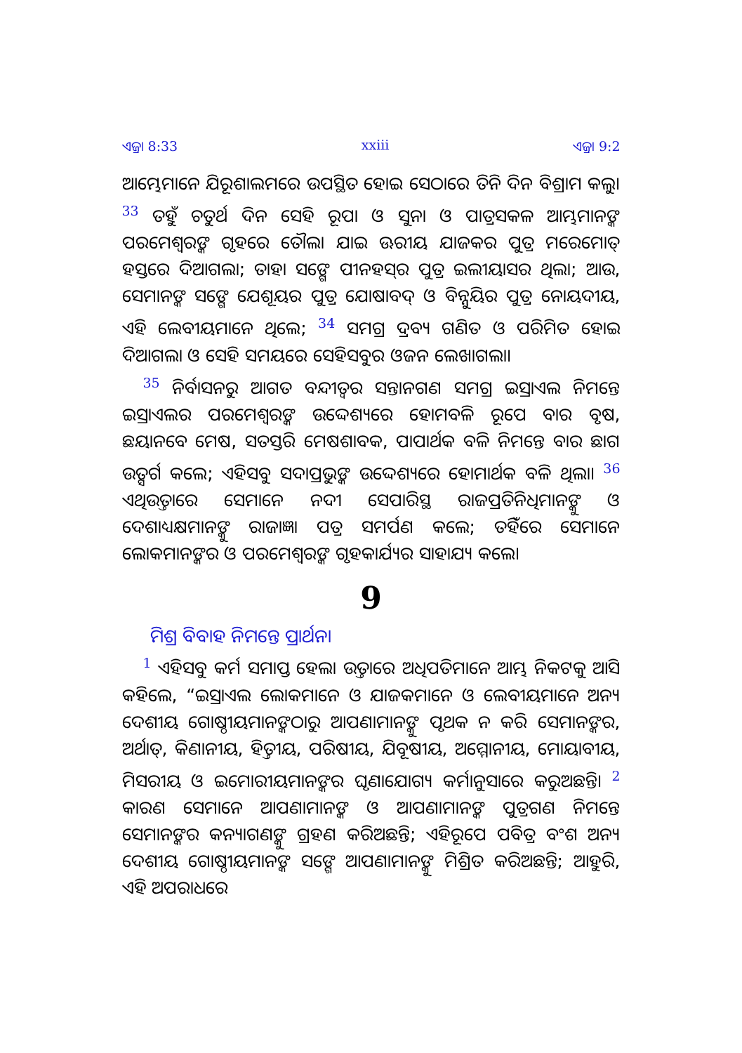ଏଜ୍ରା 8:33 xxiii ଏଜ୍ରା 9:2
ଆମ୍ଭେମାନେ ଯିରୂଶାଲମରେ ଉପସ୍ଥିତ ହୋଇ ସେଠାରେ ତିନି ଦିନ ବିଶ୍ରାମ କଲୁ। <sup>33</sup> ତହୁଁ ଚତୁର୍ଥ ଦିନ ସେହି ରୂପା ଓ ସୁନା ଓ ପାତ୍ରସକଳ ଆମ୍ଭମାନଙ୍କ ପରମେଶ୍ୱରଙ୍କ ଗୃହରେ ତୌଲା ଯାଇ ଊରୀୟ ଯାଜକର ପୁତ୍ର ମରେମୋତ୍ ହସ୍ତରେ ଦିଆଗଲା; ତାହା ସଙ୍ଗେ ପୀନହସ୍‍ର ପୁତ୍ର ଇଲୀୟାସର ଥିଲା; ଆଉ, ସେମାନଙ୍କ ସଙ୍ଗେ ଯେଶୂୟର ପୁତ୍ର ଯୋଷାବଦ୍ ଓ ବିନ୍ନୁୟିର ପୁତ୍ର ନୋୟଦୀୟ, ଏହି ଲେବୀୟମାନେ ଥିଲେ; <sup>34</sup> ସମଗ୍ର ଦ୍ରବ୍ୟ ଗଣିତ ଓ ପରିମିତ ହୋଇ ଦିଆଗଲା ଓ ସେହି ସମୟରେ ସେହିସବୁର ଓଜନ ଲେଖାଗଲା।
<sup>35</sup> ନିର୍ବାସନରୁ ଆଗତ ବନ୍ଦୀତ୍ୱର ସନ୍ତାନଗଣ ସମଗ୍ର ଇସ୍ରାଏଲ ନିମନ୍ତେ ଇସ୍ରାଏଲର ପରମେଶ୍ୱରଙ୍କ ଉଦ୍ଦେଶ୍ୟରେ ହୋମବଳି ରୂପେ ବାର ବୃଷ, ଛୟାନବେ ମେଷ, ସତସ୍ତରି ମେଷଶାବକ, ପାପାର୍ଥକ ବଳି ନିମନ୍ତେ ବାର ଛାଗ ଉତ୍ସର୍ଗ କଲେ; ଏହିସବୁ ସଦାପ୍ରଭୁଙ୍କ ଉଦ୍ଦେଶ୍ୟରେ ହୋମାର୍ଥକ ବଳି ଥିଲା। <sup>36</sup> ଏଥିଉତ୍ତାରେ ସେମାନେ ନଦୀ ସେପାରିସ୍ଥ ରାଜପ୍ରତିନିଧିମାନଙ୍କୁ ଓ ଦେଶାଧ୍ୟକ୍ଷମାନଙ୍କୁ ରାଜାଜ୍ଞା ପତ୍ର ସମର୍ପଣ କଲେ; ତହିଁରେ ସେମାନେ ଲୋକମାନଙ୍କର ଓ ପରମେଶ୍ୱରଙ୍କ ଗୃହକାର୍ଯ୍ୟର ସାହାଯ୍ୟ କଲେ।
9
ମିଶ୍ର ବିବାହ ନିମନ୍ତେ ପ୍ରାର୍ଥନା
<sup>1</sup> ଏହିସବୁ କର୍ମ ସମାପ୍ତ ହେଲା ଉତ୍ତାରେ ଅଧିପତିମାନେ ଆମ୍ଭ ନିକଟକୁ ଆସି କହିଲେ, “ଇସ୍ରାଏଲ ଲୋକମାନେ ଓ ଯାଜକମାନେ ଓ ଲେବୀୟମାନେ ଅନ୍ୟ ଦେଶୀୟ ଗୋଷ୍ଠୀୟମାନଙ୍କଠାରୁ ଆପଣାମାନଙ୍କୁ ପୃଥକ ନ କରି ସେମାନଙ୍କର, ଅର୍ଥାତ୍, କିଣାନୀୟ, ହିତ୍ତୀୟ, ପରିଷୀୟ, ଯିବୂଷୀୟ, ଅମ୍ମୋନୀୟ, ମୋୟାବୀୟ, ମିସରୀୟ ଓ ଇମୋରୀୟମାନଙ୍କର ଘୃଣାଯୋଗ୍ୟ କର୍ମାନୁସାରେ କରୁଅଛନ୍ତି। <sup>2</sup> କାରଣ ସେମାନେ ଆପଣାମାନଙ୍କ ଓ ଆପଣାମାନଙ୍କ ପୁତ୍ରଗଣ ନିମନ୍ତେ ସେମାନଙ୍କର କନ୍ୟାଗଣଙ୍କୁ ଗ୍ରହଣ କରିଅଛନ୍ତି; ଏହିରୂପେ ପବିତ୍ର ବଂଶ ଅନ୍ୟ ଦେଶୀୟ ଗୋଷ୍ଠୀୟମାନଙ୍କ ସଙ୍ଗେ ଆପଣାମାନଙ୍କୁ ମିଶ୍ରିତ କରିଅଛନ୍ତି; ଆହୁରି, ଏହି ଅପରାଧରେ